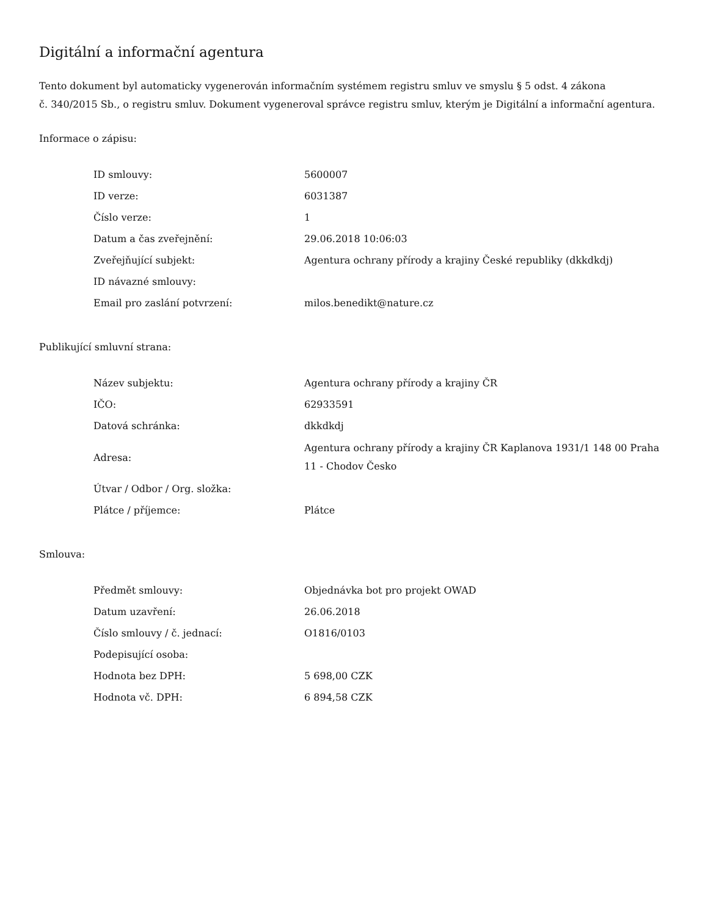Digitální a informační agentura
Tento dokument byl automaticky vygenerován informačním systémem registru smluv ve smyslu § 5 odst. 4 zákona
č. 340/2015 Sb., o registru smluv. Dokument vygeneroval správce registru smluv, kterým je Digitální a informační agentura.
Informace o zápisu:
| ID smlouvy: | 5600007 |
| ID verze: | 6031387 |
| Číslo verze: | 1 |
| Datum a čas zveřejnění: | 29.06.2018 10:06:03 |
| Zveřejňující subjekt: | Agentura ochrany přírody a krajiny České republiky (dkkdkdj) |
| ID návazné smlouvy: | |
| Email pro zaslání potvrzení: | milos.benedikt@nature.cz |
Publikující smluvní strana:
| Název subjektu: | Agentura ochrany přírody a krajiny ČR |
| IČO: | 62933591 |
| Datová schránka: | dkkdkdj |
| Adresa: | Agentura ochrany přírody a krajiny ČR Kaplanova 1931/1 148 00 Praha 11 - Chodov Česko |
| Útvar / Odbor / Org. složka: | |
| Plátce / příjemce: | Plátce |
Smlouva:
| Předmět smlouvy: | Objednávka bot pro projekt OWAD |
| Datum uzavření: | 26.06.2018 |
| Číslo smlouvy / č. jednací: | O1816/0103 |
| Podepisující osoba: | |
| Hodnota bez DPH: | 5 698,00 CZK |
| Hodnota vč. DPH: | 6 894,58 CZK |